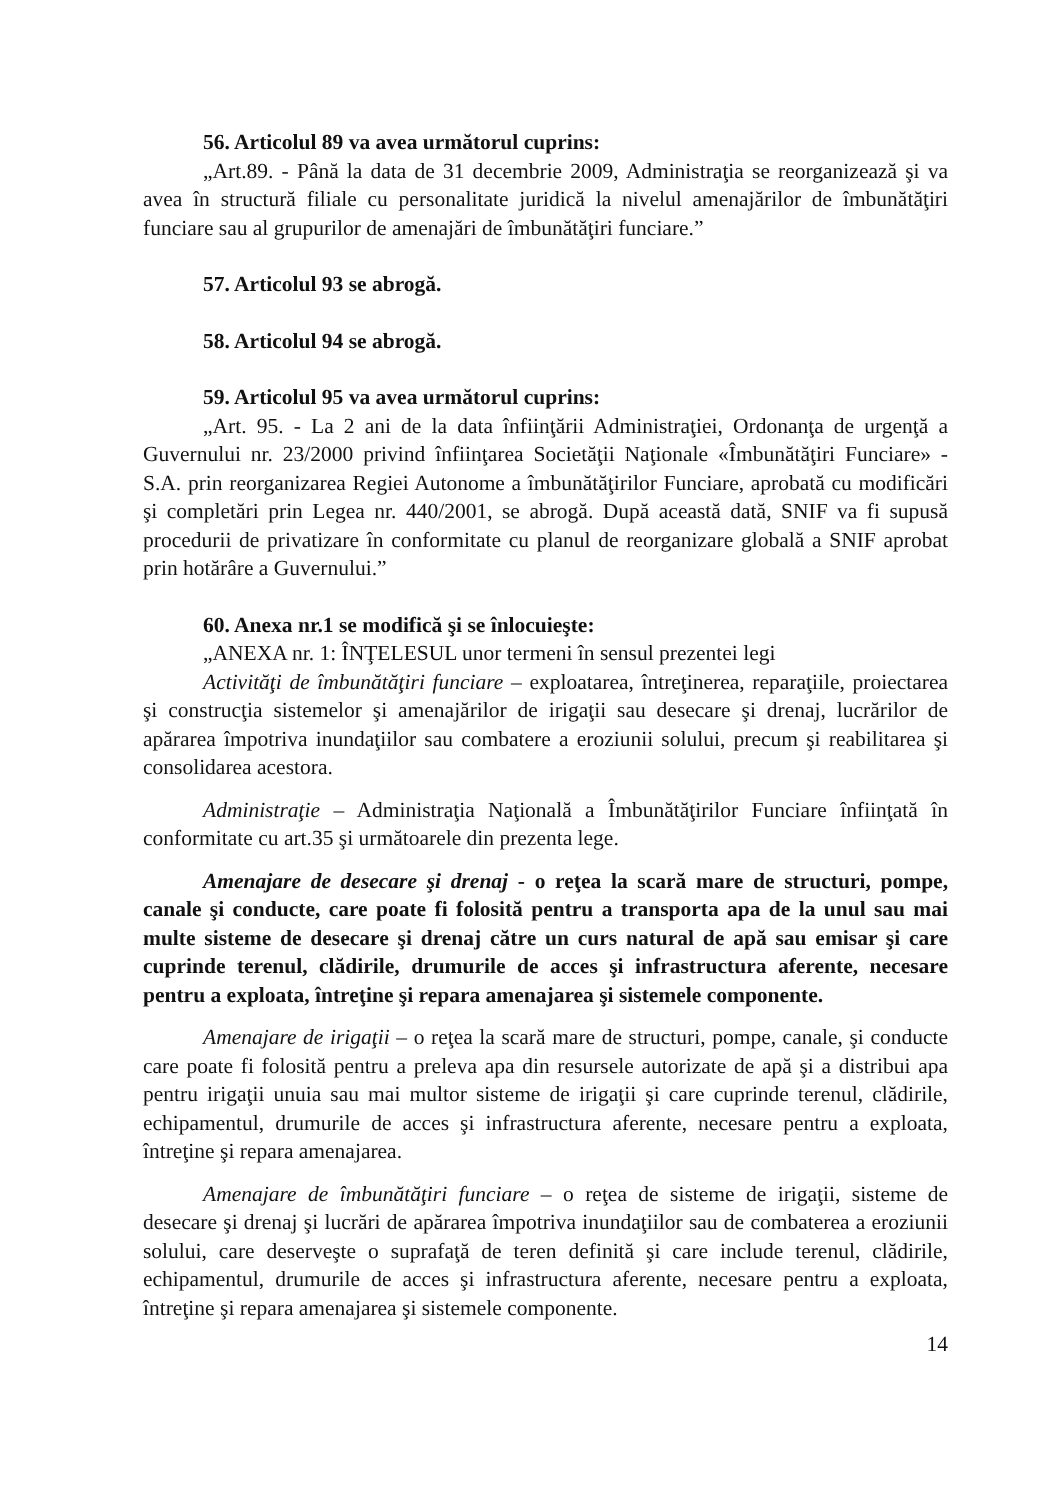56. Articolul 89 va avea următorul cuprins:
„Art.89. - Până la data de 31 decembrie 2009, Administraţia se reorganizează şi va avea în structură filiale cu personalitate juridică la nivelul amenajărilor de îmbunătăţiri funciare sau al grupurilor de amenajări de îmbunătăţiri funciare.”
57. Articolul 93 se abrogă.
58. Articolul 94 se abrogă.
59. Articolul 95 va avea următorul cuprins:
„Art. 95. - La 2 ani de la data înfiinţării Administraţiei, Ordonanţa de urgenţă a Guvernului nr. 23/2000 privind înfiinţarea Societăţii Naţionale «Îmbunătăţiri Funciare» - S.A. prin reorganizarea Regiei Autonome a îmbunătăţirilor Funciare, aprobată cu modificări şi completări prin Legea nr. 440/2001, se abrogă. După această dată, SNIF va fi supusă procedurii de privatizare în conformitate cu planul de reorganizare globală a SNIF aprobat prin hotărâre a Guvernului.”
60. Anexa nr.1 se modifică şi se înlocuieşte:
„ANEXA nr. 1: ÎNŢELESUL unor termeni în sensul prezentei legi
Activităţi de îmbunătăţiri funciare – exploatarea, întreţinerea, reparaţiile, proiectarea şi construcţia sistemelor şi amenajărilor de irigaţii sau desecare şi drenaj, lucrărilor de apărarea împotriva inundaţiilor sau combatere a eroziunii solului, precum şi reabilitarea şi consolidarea acestora.
Administraţie – Administraţia Naţională a Îmbunătăţirilor Funciare înfiinţată în conformitate cu art.35 şi următoarele din prezenta lege.
Amenajare de desecare şi drenaj - o reţea la scară mare de structuri, pompe, canale şi conducte, care poate fi folosită pentru a transporta apa de la unul sau mai multe sisteme de desecare şi drenaj către un curs natural de apă sau emisar şi care cuprinde terenul, clădirile, drumurile de acces şi infrastructura aferente, necesare pentru a exploata, întreţine şi repara amenajarea şi sistemele componente.
Amenajare de irigaţii – o reţea la scară mare de structuri, pompe, canale, şi conducte care poate fi folosită pentru a preleva apa din resursele autorizate de apă şi a distribui apa pentru irigaţii unuia sau mai multor sisteme de irigaţii şi care cuprinde terenul, clădirile, echipamentul, drumurile de acces şi infrastructura aferente, necesare pentru a exploata, întreţine şi repara amenajarea.
Amenajare de îmbunătăţiri funciare – o reţea de sisteme de irigaţii, sisteme de desecare şi drenaj şi lucrări de apărarea împotriva inundaţiilor sau de combaterea a eroziunii solului, care deserveşte o suprafaţă de teren definită şi care include terenul, clădirile, echipamentul, drumurile de acces şi infrastructura aferente, necesare pentru a exploata, întreţine şi repara amenajarea şi sistemele componente.
14